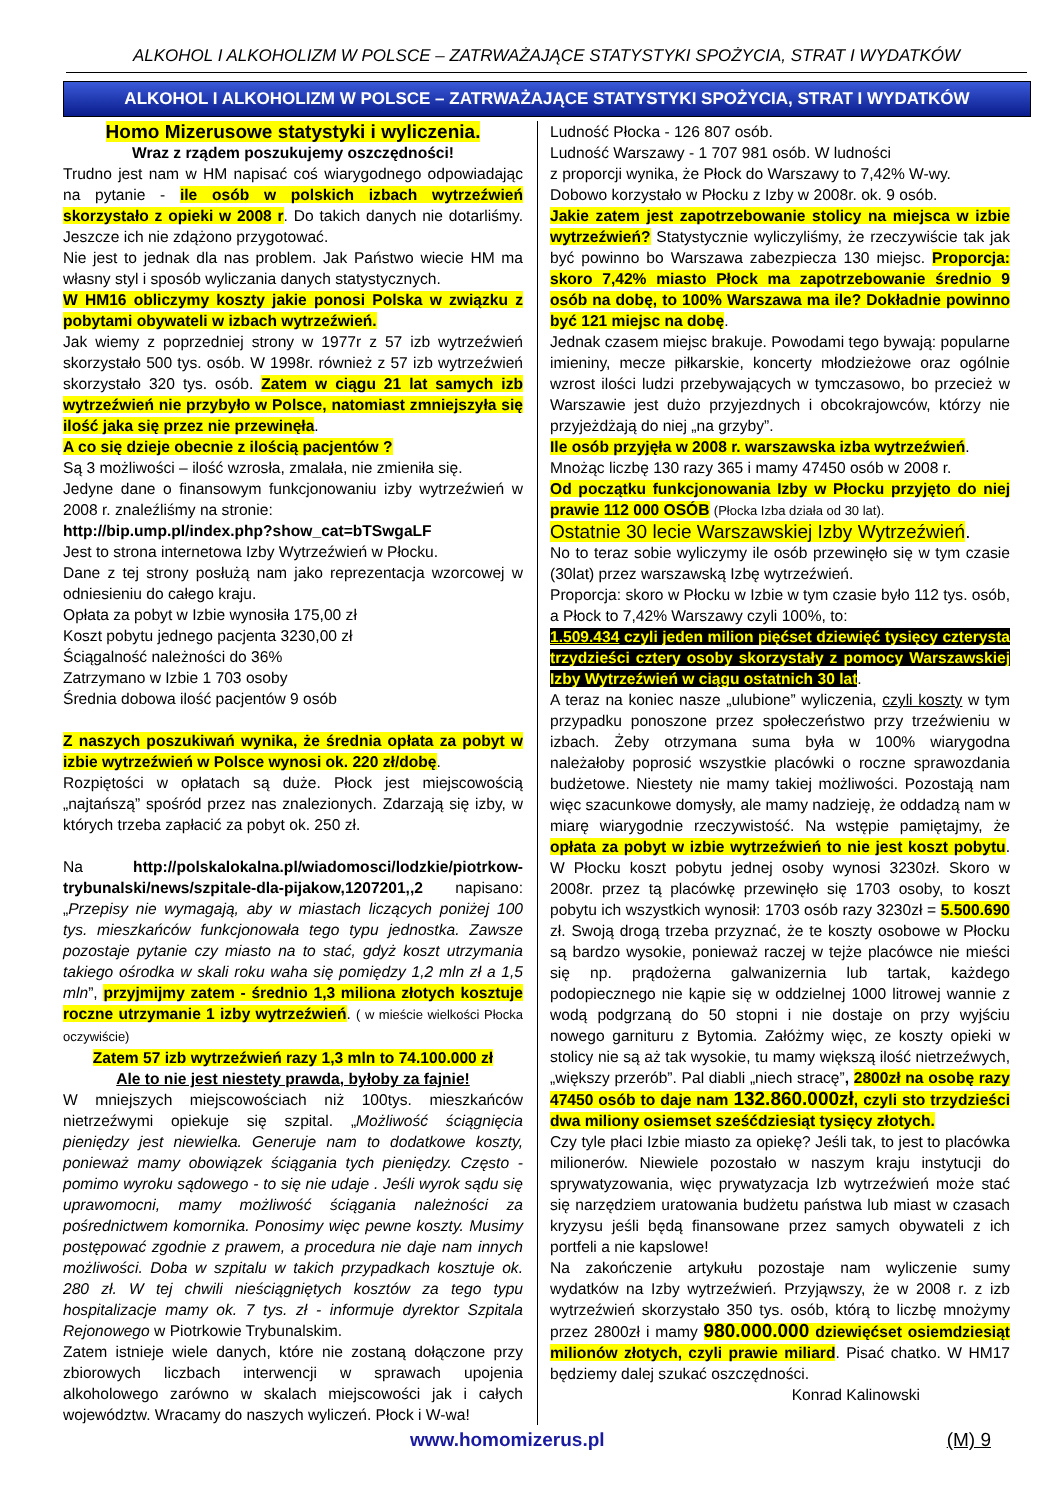ALKOHOL I ALKOHOLIZM W POLSCE – ZATRWAŻAJĄCE STATYSTYKI SPOŻYCIA, STRAT I WYDATKÓW
ALKOHOL I ALKOHOLIZM W POLSCE – ZATRWAŻAJĄCE STATYSTYKI SPOŻYCIA, STRAT I WYDATKÓW
Homo Mizerusowe statystyki i wyliczenia.
Wraz z rządem poszukujemy oszczędności!
Trudno jest nam w HM napisać coś wiarygodnego odpowiadając na pytanie - ile osób w polskich izbach wytrzeźwień skorzystało z opieki w 2008 r. Do takich danych nie dotarliśmy. Jeszcze ich nie zdążono przygotować.
Nie jest to jednak dla nas problem. Jak Państwo wiecie HM ma własny styl i sposób wyliczania danych statystycznych.
W HM16 obliczymy koszty jakie ponosi Polska w związku z pobytami obywateli w izbach wytrzeźwień.
Jak wiemy z poprzedniej strony w 1977r z 57 izb wytrzeźwień skorzystało 500 tys. osób. W 1998r. również z 57 izb wytrzeźwień skorzystało 320 tys. osób. Zatem w ciągu 21 lat samych izb wytrzeźwień nie przybyło w Polsce, natomiast zmniejszyła się ilość jaka się przez nie przewinęła.
A co się dzieje obecnie z ilością pacjentów ?
Są 3 możliwości – ilość wzrosła, zmalała, nie zmieniła się.
Jedyne dane o finansowym funkcjonowaniu izby wytrzeźwień w 2008 r. znaleźliśmy na stronie:
http://bip.ump.pl/index.php?show_cat=bTSwgaLF
Jest to strona internetowa Izby Wytrzeźwień w Płocku.
Dane z tej strony posłużą nam jako reprezentacja wzorcowej w odniesieniu do całego kraju.
Opłata za pobyt w Izbie wynosiła 175,00 zł
Koszt pobytu jednego pacjenta 3230,00 zł
Ściągalność należności do 36%
Zatrzymano w Izbie 1 703 osoby
Średnia dobowa ilość pacjentów 9 osób
Z naszych poszukiwań wynika, że średnia opłata za pobyt w izbie wytrzeźwień w Polsce wynosi ok. 220 zł/dobę.
Rozpiętości w opłatach są duże. Płock jest miejscowością „najtańszą” spośród przez nas znalezionych. Zdarzają się izby, w których trzeba zapłacić za pobyt ok. 250 zł.
Na http://polskalokalna.pl/wiadomosci/lodzkie/piotrkow-trybunalski/news/szpitale-dla-pijakow,1207201,,2 napisano:„Przepisy nie wymagają, aby w miastach liczących poniżej 100 tys. mieszkańców funkcjonowała tego typu jednostka. Zawsze pozostaje pytanie czy miasto na to stać, gdyż koszt utrzymania takiego ośrodka w skali roku waha się pomiędzy 1,2 mln zł a 1,5 mln”, przyjmijmy zatem - średnio 1,3 miliona złotych kosztuje roczne utrzymanie 1 izby wytrzeźwień. ( w mieście wielkości Płocka oczywiście)
Zatem 57 izb wytrzeźwień razy 1,3 mln to 74.100.000 zł
Ale to nie jest niestety prawda, byłoby za fajnie!
W mniejszych miejscowościach niż 100tys. mieszkańców nietrzeźwymi opiekuje się szpital. „Możliwość ściągnięcia pieniędzy jest niewielka. Generuje nam to dodatkowe koszty, ponieważ mamy obowiązek ściągania tych pieniędzy. Często - pomimo wyroku sądowego - to się nie udaje . Jeśli wyrok sądu się uprawomocni, mamy możliwość ściągania należności za pośrednictwem komornika. Ponosimy więc pewne koszty. Musimy postępować zgodnie z prawem, a procedura nie daje nam innych możliwości. Doba w szpitalu w takich przypadkach kosztuje ok. 280 zł. W tej chwili nieściągniętych kosztów za tego typu hospitalizacje mamy ok. 7 tys. zł - informuje dyrektor Szpitala Rejonowego w Piotrkowie Trybunalskim.
Zatem istnieje wiele danych, które nie zostaną dołączone przy zbiorowych liczbach interwencji w sprawach upojenia alkoholowego zarówno w skalach miejscowości jak i całych województw. Wracamy do naszych wyliczeń. Płock i W-wa!
Ludność Płocka - 126 807 osób.
Ludność Warszawy - 1 707 981 osób. W ludności
z proporcji wynika, że Płock do Warszawy to 7,42% W-wy.
Dobowo korzystało w Płocku z Izby w 2008r. ok. 9 osób.
Jakie zatem jest zapotrzebowanie stolicy na miejsca w izbie wytrzeźwień? Statystycznie wyliczyliśmy, że rzeczywiście tak jak być powinno bo Warszawa zabezpiecza 130 miejsc. Proporcja: skoro 7,42% miasto Płock ma zapotrzebowanie średnio 9 osób na dobę, to 100% Warszawa ma ile? Dokładnie powinno być 121 miejsc na dobę.
Jednak czasem miejsc brakuje. Powodami tego bywają: popularne imieniny, mecze piłkarskie, koncerty młodzieżowe oraz ogólnie wzrost ilości ludzi przebywających w tymczasowo, bo przecież w Warszawie jest dużo przyjezdnych i obcokrajowców, którzy nie przyjeżdżają do niej „na grzyby”.
Ile osób przyjęła w 2008 r. warszawska izba wytrzeźwień.
Mnożąc liczbę 130 razy 365 i mamy 47450 osób w 2008 r.
Od początku funkcjonowania Izby w Płocku przyjęto do niej prawie 112 000 OSÓB (Płocka Izba działa od 30 lat).
Ostatnie 30 lecie Warszawskiej Izby Wytrzeźwień.
No to teraz sobie wyliczymy ile osób przewinęło się w tym czasie (30lat) przez warszawską Izbę wytrzeźwień.
Proporcja: skoro w Płocku w Izbie w tym czasie było 112 tys. osób, a Płock to 7,42% Warszawy czyli 100%, to:
1.509.434 czyli jeden milion pięćset dziewięć tysięcy czterysta trzydzieści cztery osoby skorzystały z pomocy Warszawskiej Izby Wytrzeźwień w ciągu ostatnich 30 lat.
A teraz na koniec nasze „ulubione” wyliczenia, czyli koszty w tym przypadku ponoszone przez społeczeństwo przy trzeźwieniu w izbach. Żeby otrzymana suma była w 100% wiarygodna należałoby poprosić wszystkie placówki o roczne sprawozdania budżetowe. Niestety nie mamy takiej możliwości. Pozostają nam więc szacunkowe domysły, ale mamy nadzieję, że oddadzą nam w miarę wiarygodnie rzeczywistość. Na wstępie pamiętajmy, że opłata za pobyt w izbie wytrzeźwień to nie jest koszt pobytu. W Płocku koszt pobytu jednej osoby wynosi 3230zł. Skoro w 2008r. przez tą placówkę przewinęło się 1703 osoby, to koszt pobytu ich wszystkich wynosił: 1703 osób razy 3230zł = 5.500.690 zł. Swoją drogą trzeba przyznać, że te koszty osobowe w Płocku są bardzo wysokie, ponieważ raczej w tejże placówce nie mieści się np. prądożerna galwanizernia lub tartak, każdego podopiecznego nie kąpie się w oddzielnej 1000 litrowej wannie z wodą podgrzaną do 50 stopni i nie dostaje on przy wyjściu nowego garnituru z Bytomia. Załóżmy więc, ze koszty opieki w stolicy nie są aż tak wysokie, tu mamy większą ilość nietrzeźwych, „większy przerób”. Pal diabli „niech stracę”, 2800zł na osobę razy 47450 osób to daje nam 132.860.000zł, czyli sto trzydzieści dwa miliony osiemset sześćdziesiąt tysięcy złotych.
Czy tyle płaci Izbie miasto za opiekę? Jeśli tak, to jest to placówka milionerów. Niewiele pozostało w naszym kraju instytucji do sprywatyzowania, więc prywatyzacja Izb wytrzeźwień może stać się narzędziem uratowania budżetu państwa lub miast w czasach kryzysu jeśli będą finansowane przez samych obywateli z ich portfeli a nie kapslowe!
Na zakończenie artykułu pozostaje nam wyliczenie sumy wydatków na Izby wytrzeźwień. Przyjąwszy, że w 2008 r. z izb wytrzeźwień skorzystało 350 tys. osób, którą to liczbę mnożymy przez 2800zł i mamy 980.000.000 dziewięćset osiemdziesiąt milionów złotych, czyli prawie miliard. Pisać chatko. W HM17 będziemy dalej szukać oszczędności.
Konrad Kalinowski
www.homomizerus.pl (M) 9